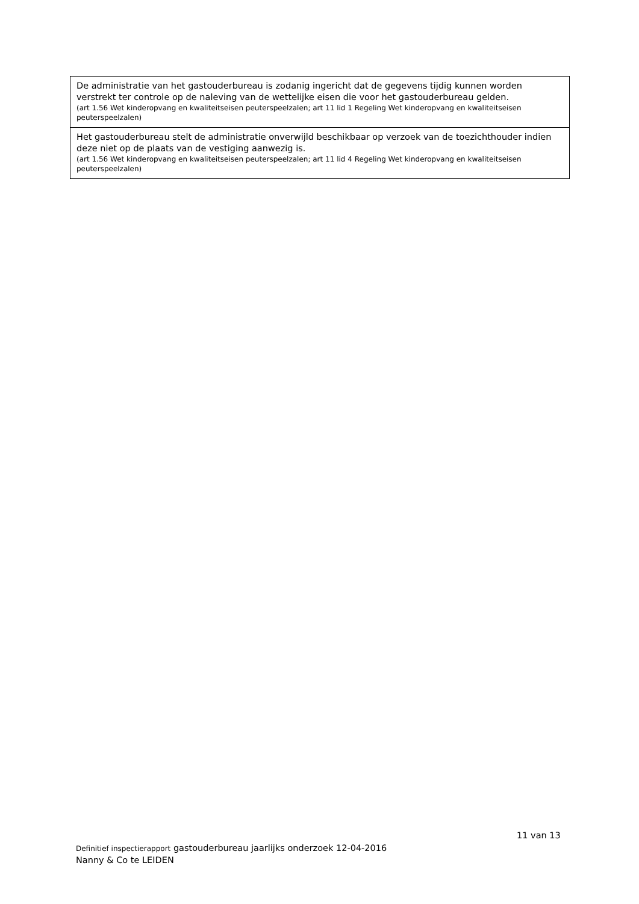| De administratie van het gastouderbureau is zodanig ingericht dat de gegevens tijdig kunnen worden verstrekt ter controle op de naleving van de wettelijke eisen die voor het gastouderbureau gelden. (art 1.56 Wet kinderopvang en kwaliteitseisen peuterspeelzalen; art 11 lid 1 Regeling Wet kinderopvang en kwaliteitseisen peuterspeelzalen) |
| Het gastouderbureau stelt de administratie onverwijld beschikbaar op verzoek van de toezichthouder indien deze niet op de plaats van de vestiging aanwezig is. (art 1.56 Wet kinderopvang en kwaliteitseisen peuterspeelzalen; art 11 lid 4 Regeling Wet kinderopvang en kwaliteitseisen peuterspeelzalen) |
11 van 13
Definitief inspectierapport gastouderbureau jaarlijks onderzoek 12-04-2016
Nanny & Co te LEIDEN